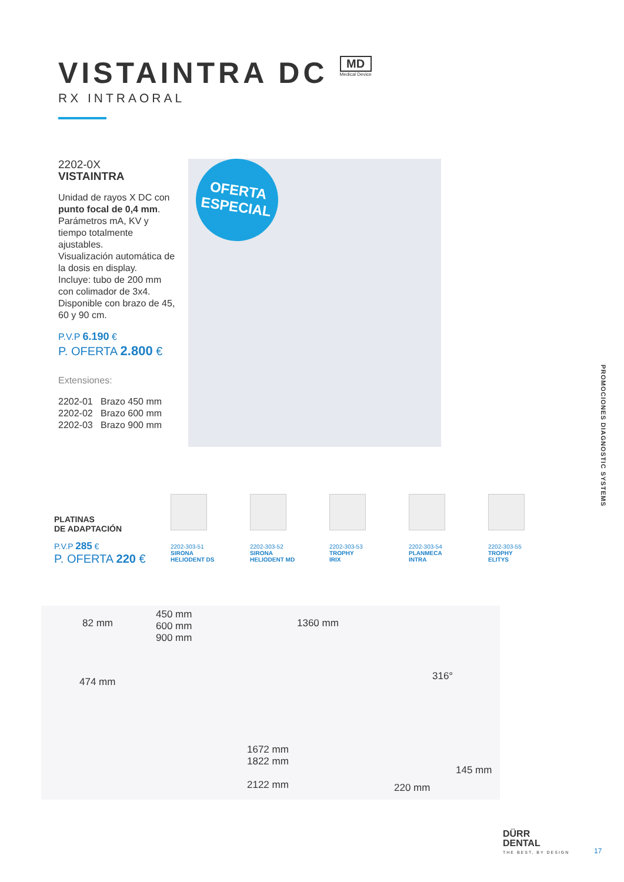VISTAINTRA DC
MD Medical Device
RX INTRAORAL
2202-0X
VISTAINTRA
Unidad de rayos X DC con punto focal de 0,4 mm.
Parámetros mA, KV y tiempo totalmente ajustables.
Visualización automática de la dosis en display.
Incluye: tubo de 200 mm con colimador de 3x4.
Disponible con brazo de 45, 60 y 90 cm.
P.V.P 6.190 €
P. OFERTA 2.800 €
Extensiones:
2202-01 Brazo 450 mm
2202-02 Brazo 600 mm
2202-03 Brazo 900 mm
OFERTA
ESPECIAL
PROMOCIONES DIAGNOSTIC SYSTEMS
PLATINAS
DE ADAPTACIÓN
P.V.P 285 €
P. OFERTA 220 €
2202-303-51
SIRONA
HELIODENT DS
2202-303-52
SIRONA
HELIODENT MD
2202-303-53
TROPHY
IRIX
2202-303-54
PLANMECA
INTRA
2202-303-55
TROPHY
ELITYS
82 mm
450 mm
600 mm
900 mm
1360 mm
316° 474 mm
1672 mm
1822 mm
145 mm
2122 mm 220 mm
DÜRR
DENTAL
THE BEST, BY DESIGN
17